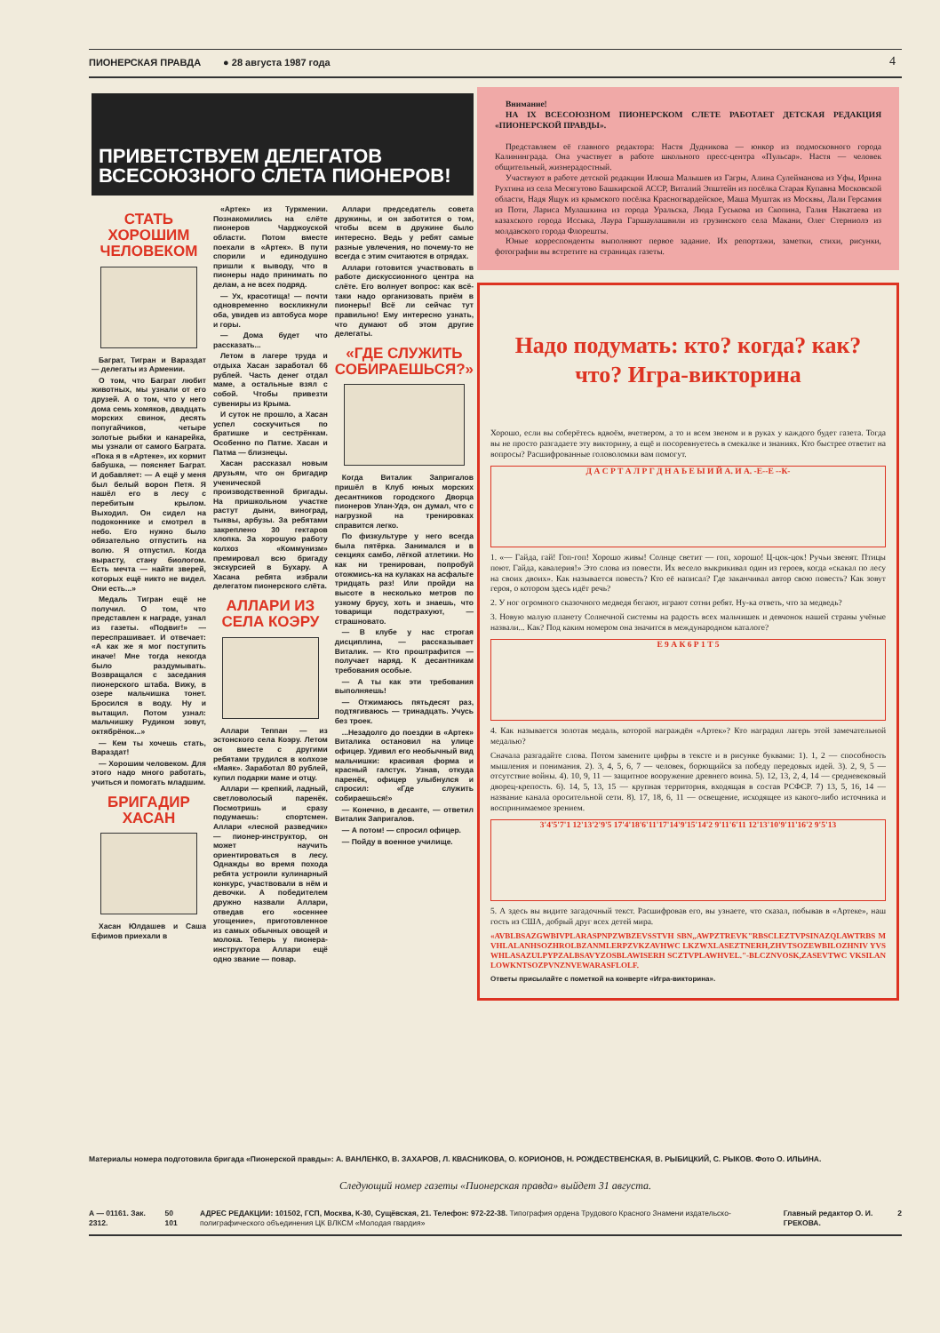ПИОНЕРСКАЯ ПРАВДА ● 28 августа 1987 года 4
ПРИВЕТСТВУЕМ ДЕЛЕГАТОВ
ВСЕСОЮЗНОГО СЛЕТА ПИОНЕРОВ!
СТАТЬ ХОРОШИМ ЧЕЛОВЕКОМ
Баграт, Тигран и Вараздат — делегаты из Армении.
О том, что Баграт любит животных, мы узнали от его друзей. А о том, что у него дома семь хомяков, двадцать морских свинок, десять попугайчиков, четыре золотые рыбки и канарейка, мы узнали от самого Баграта. «Пока я в «Артеке», их кормит бабушка, — поясняет Баграт. И добавляет: — А ещё у меня был белый ворон Петя. Я нашёл его в лесу с перебитым крылом. Выходил. Он сидел на подоконнике и смотрел в небо. Его нужно было обязательно отпустить на волю. Я отпустил. Когда вырасту, стану биологом. Есть мечта — найти зверей, которых ещё никто не видел. Они есть...»
Медаль Тигран ещё не получил. О том, что представлен к награде, узнал из газеты. «Подвиг!» — переспрашивает. И отвечает: «А как же я мог поступить иначе! Мне тогда некогда было раздумывать. Возвращался с заседания пионерского штаба. Вижу, в озере мальчишка тонет. Бросился в воду. Ну и вытащил. Потом узнал: мальчишку Рудиком зовут, октябрёнок...»
— Кем ты хочешь стать, Вараздат!
— Хорошим человеком. Для этого надо много работать, учиться и помогать младшим.
БРИГАДИР ХАСАН
Хасан Юлдашев и Саша Ефимов приехали в
«Артек» из Туркмении. Познакомились на слёте пионеров Чарджоуской области. Потом вместе поехали в «Артек». В пути спорили и единодушно пришли к выводу, что в пионеры надо принимать по делам, а не всех подряд.
— Ух, красотища! — почти одновременно воскликнули оба, увидев из автобуса море и горы.
— Дома будет что рассказать...
Летом в лагере труда и отдыха Хасан заработал 66 рублей. Часть денег отдал маме, а остальные взял с собой. Чтобы привезти сувениры из Крыма.
И суток не прошло, а Хасан успел соскучиться по братишке и сестрёнкам. Особенно по Патме. Хасан и Патма — близнецы.
Хасан рассказал новым друзьям, что он бригадир ученической производственной бригады. На пришкольном участке растут дыни, виноград, тыквы, арбузы. За ребятами закреплено 30 гектаров хлопка. За хорошую работу колхоз «Коммунизм» премировал всю бригаду экскурсией в Бухару. А Хасана ребята избрали делегатом пионерского слёта.
АЛЛАРИ ИЗ СЕЛА КОЭРУ
Аллари Теппан — из эстонского села Коэру. Летом он вместе с другими ребятами трудился в колхозе «Маяк». Заработал 80 рублей, купил подарки маме и отцу.
Аллари — крепкий, ладный, светловолосый паренёк. Посмотришь и сразу подумаешь: спортсмен. Аллари «лесной разведчик» — пионер-инструктор, он может научить ориентироваться в лесу. Однажды во время похода ребята устроили кулинарный конкурс, участвовали в нём и девочки. А победителем дружно назвали Аллари, отведав его «осеннее угощение», приготовленное из самых обычных овощей и молока. Теперь у пионера-инструктора Аллари ещё одно звание — повар.
Аллари председатель совета дружины, и он заботится о том, чтобы всем в дружине было интересно. Ведь у ребят самые разные увлечения, но почему-то не всегда с этим считаются в отрядах.
Аллари готовится участвовать в работе дискуссионного центра на слёте. Его волнует вопрос: как всё-таки надо организовать приём в пионеры! Всё ли сейчас тут правильно! Ему интересно узнать, что думают об этом другие делегаты.
«ГДЕ СЛУЖИТЬ СОБИРАЕШЬСЯ?»
Когда Виталик Запригалов пришёл в Клуб юных морских десантников городского Дворца пионеров Улан-Удэ, он думал, что с нагрузкой на тренировках справится легко.
По физкультуре у него всегда была пятёрка. Занимался и в секциях самбо, лёгкой атлетики. Но как ни тренирован, попробуй отожмись-ка на кулаках на асфальте тридцать раз! Или пройди на высоте в несколько метров по узкому брусу, хоть и знаешь, что товарищи подстрахуют, — страшновато.
— В клубе у нас строгая дисциплина, — рассказывает Виталик. — Кто проштрафится — получает наряд. К десантникам требования особые.
— А ты как эти требования выполняешь!
— Отжимаюсь пятьдесят раз, подтягиваюсь — тринадцать. Учусь без троек.
...Незадолго до поездки в «Артек» Виталика остановил на улице офицер. Удивил его необычный вид мальчишки: красивая форма и красный галстук. Узнав, откуда паренёк, офицер улыбнулся и спросил: «Где служить собираешься!»
— Конечно, в десанте, — ответил Виталик Запригалов.
— А потом! — спросил офицер.
— Пойду в военное училище.
Внимание!
НА IX ВСЕСОЮЗНОМ ПИОНЕРСКОМ СЛЕТЕ РАБОТАЕТ ДЕТСКАЯ РЕДАКЦИЯ «ПИОНЕРСКОЙ ПРАВДЫ».
Представляем её главного редактора: Настя Дудникова — юнкор из подмосковного города Калининграда. Она участвует в работе школьного пресс-центра «Пульсар». Настя — человек общительный, жизнерадостный.
Участвуют в работе детской редакции Илюша Малышев из Гагры, Алина Сулейманова из Уфы, Ирина Рухтина из села Месягутово Башкирской АССР, Виталий Эпштейн из посёлка Старая Купавна Московской области, Надя Ящук из крымского посёлка Красногвардейское, Маша Муштак из Москвы, Лали Герсамия из Поти, Лариса Мулашкина из города Уральска, Люда Гуськова из Скопина, Галия Накатаева из казахского города Иссыка, Лаура Гаршаулашвили из грузинского села Макани, Олег Стерниолэ из молдавского города Флорешты.
Юные корреспонденты выполняют первое задание. Их репортажи, заметки, стихи, рисунки, фотографии вы встретите на страницах газеты.
Надо подумать: кто? когда? как? что? Игра-викторина
Хорошо, если вы соберётесь вдвоём, вчетвером, а то и всем звеном и в руках у каждого будет газета. Тогда вы не просто разгадаете эту викторину, а ещё и посоревнуетесь в смекалке и знаниях. Кто быстрее ответит на вопросы? Расшифрованные головоломки вам помогут.
Д А С Р Т А Л Р Г Д Н А Ь Е Ы И Й А. И А. -Е--Е --К-
1. «— Гайда, гай! Гоп-гоп! Хорошо живы! Солнце светит — гоп, хорошо! Ц-цок-цок! Ручьи звенят. Птицы поют. Гайда, кавалерия!» Это слова из повести. Их весело выкрикивал один из героев, когда «скакал по лесу на своих двоих». Как называется повесть? Кто её написал? Где заканчивал автор свою повесть? Как зовут героя, о котором здесь идёт речь?
2. У ног огромного сказочного медведя бегают, играют сотни ребят. Ну-ка ответь, что за медведь?
3. Новую малую планету Солнечной системы на радость всех мальчишек и девчонок нашей страны учёные назвали... Как? Под каким номером она значится в международном каталоге?
Е 9 А К 6 Р 1 Т 5
4. Как называется золотая медаль, которой награждён «Артек»? Кто наградил лагерь этой замечательной медалью?
Сначала разгадайте слова. Потом замените цифры в тексте и в рисунке буквами: 1). 1, 2 — способность мышления и понимания. 2). 3, 4, 5, 6, 7 — человек, борющийся за победу передовых идей. 3). 2, 9, 5 — отсутствие войны. 4). 10, 9, 11 — защитное вооружение древнего воина. 5). 12, 13, 2, 4, 14 — средневековый дворец-крепость. 6). 14, 5, 13, 15 — крупная территория, входящая в состав РСФСР. 7) 13, 5, 16, 14 — название канала оросительной сети. 8). 17, 18, 6, 11 — освещение, исходящее из какого-либо источника и воспринимаемое зрением.
3'4'5'7'1 12'13'2'9'5 17'4'18'6'11'17'14'9'15'14'2 9'11'6'11 12'13'10'9'11'16'2 9'5'13
5. А здесь вы видите загадочный текст. Расшифровав его, вы узнаете, что сказал, побывав в «Артеке», наш гость из США, добрый друг всех детей мира.
«AVBLBSAZGWBIVPLARASPNPZWBZEVSSTVH SBN„AWPZTREVK"RBSCLEZTVPSINAZQLAWTRBS MVHLALANHSOZHROLBZANMLERPZVKZAVHWC LKZWXLASEZTNERH,ZHVTSOZEWBILOZHNIV YVSWHLASAZULPYPZALBSAVYZOSBLAWISERH SCZTVPLAWHVEL."-BLCZNVOSK,ZASEVTWC VKSILANLOWKNTSOZPVNZNVEWARASFLOLF.
Ответы присылайте с пометкой на конверте «Игра-викторина».
Материалы номера подготовила бригада «Пионерской правды»: А. ВАНЛЕНКО, В. ЗАХАРОВ, Л. КВАСНИКОВА, О. КОРИОНОВ, Н. РОЖДЕСТВЕНСКАЯ, В. РЫБИЦКИЙ, С. РЫКОВ. Фото О. ИЛЬИНА.
Следующий номер газеты «Пионерская правда» выйдет 31 августа.
А — 01161. Зак. 2312. 50 101 АДРЕС РЕДАКЦИИ: 101502, ГСП, Москва, К-30, Сущёвская, 21. Телефон: 972-22-38. Типография ордена Трудового Красного Знамени издательско-полиграфического объединения ЦК ВЛКСМ «Молодая гвардия» Главный редактор О. И. ГРЕКОВА. 2